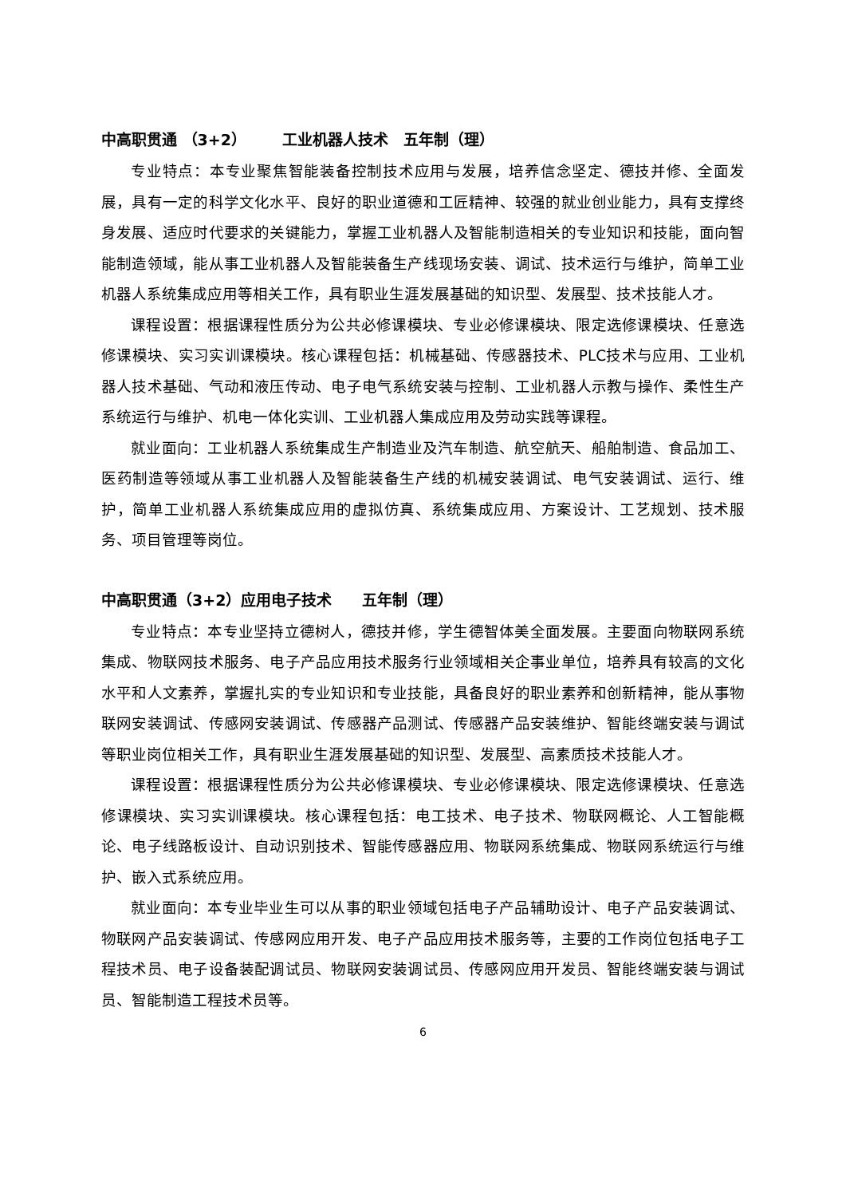中高职贯通 （3+2） 　　工业机器人技术　五年制（理）
专业特点：本专业聚焦智能装备控制技术应用与发展，培养信念坚定、德技并修、全面发展，具有一定的科学文化水平、良好的职业道德和工匠精神、较强的就业创业能力，具有支撑终身发展、适应时代要求的关键能力，掌握工业机器人及智能制造相关的专业知识和技能，面向智能制造领域，能从事工业机器人及智能装备生产线现场安装、调试、技术运行与维护，简单工业机器人系统集成应用等相关工作，具有职业生涯发展基础的知识型、发展型、技术技能人才。
课程设置：根据课程性质分为公共必修课模块、专业必修课模块、限定选修课模块、任意选修课模块、实习实训课模块。核心课程包括：机械基础、传感器技术、PLC技术与应用、工业机器人技术基础、气动和液压传动、电子电气系统安装与控制、工业机器人示教与操作、柔性生产系统运行与维护、机电一体化实训、工业机器人集成应用及劳动实践等课程。
就业面向：工业机器人系统集成生产制造业及汽车制造、航空航天、船舶制造、食品加工、医药制造等领域从事工业机器人及智能装备生产线的机械安装调试、电气安装调试、运行、维护，简单工业机器人系统集成应用的虚拟仿真、系统集成应用、方案设计、工艺规划、技术服务、项目管理等岗位。
中高职贯通（3+2）应用电子技术　　五年制（理）
专业特点：本专业坚持立德树人，德技并修，学生德智体美全面发展。主要面向物联网系统集成、物联网技术服务、电子产品应用技术服务行业领域相关企事业单位，培养具有较高的文化水平和人文素养，掌握扎实的专业知识和专业技能，具备良好的职业素养和创新精神，能从事物联网安装调试、传感网安装调试、传感器产品测试、传感器产品安装维护、智能终端安装与调试等职业岗位相关工作，具有职业生涯发展基础的知识型、发展型、高素质技术技能人才。
课程设置：根据课程性质分为公共必修课模块、专业必修课模块、限定选修课模块、任意选修课模块、实习实训课模块。核心课程包括：电工技术、电子技术、物联网概论、人工智能概论、电子线路板设计、自动识别技术、智能传感器应用、物联网系统集成、物联网系统运行与维护、嵌入式系统应用。
就业面向：本专业毕业生可以从事的职业领域包括电子产品辅助设计、电子产品安装调试、物联网产品安装调试、传感网应用开发、电子产品应用技术服务等，主要的工作岗位包括电子工程技术员、电子设备装配调试员、物联网安装调试员、传感网应用开发员、智能终端安装与调试员、智能制造工程技术员等。
6